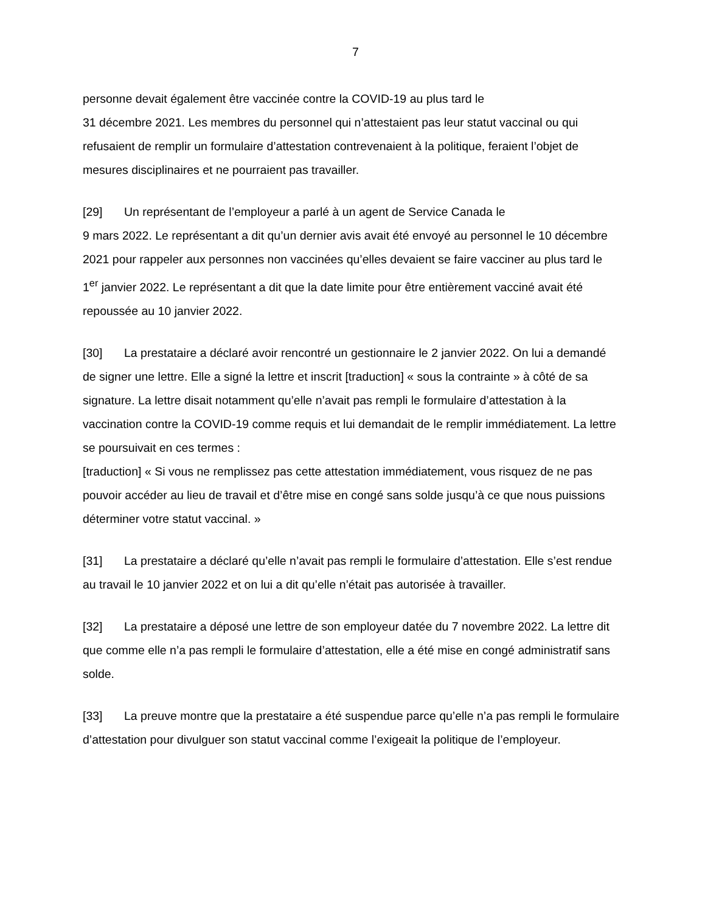7
personne devait également être vaccinée contre la COVID-19 au plus tard le
31 décembre 2021. Les membres du personnel qui n’attestaient pas leur statut vaccinal ou qui refusaient de remplir un formulaire d’attestation contrevenaient à la politique, feraient l’objet de mesures disciplinaires et ne pourraient pas travailler.
[29] Un représentant de l’employeur a parlé à un agent de Service Canada le
9 mars 2022. Le représentant a dit qu’un dernier avis avait été envoyé au personnel le 10 décembre 2021 pour rappeler aux personnes non vaccinées qu’elles devaient se faire vacciner au plus tard le 1<sup>er</sup> janvier 2022. Le représentant a dit que la date limite pour être entièrement vacciné avait été repoussée au 10 janvier 2022.
[30] La prestataire a déclaré avoir rencontré un gestionnaire le 2 janvier 2022. On lui a demandé de signer une lettre. Elle a signé la lettre et inscrit [traduction] « sous la contrainte » à côté de sa signature. La lettre disait notamment qu’elle n’avait pas rempli le formulaire d’attestation à la vaccination contre la COVID-19 comme requis et lui demandait de le remplir immédiatement. La lettre se poursuivait en ces termes :
[traduction] « Si vous ne remplissez pas cette attestation immédiatement, vous risquez de ne pas pouvoir accéder au lieu de travail et d’être mise en congé sans solde jusqu’à ce que nous puissions déterminer votre statut vaccinal. »
[31] La prestataire a déclaré qu’elle n’avait pas rempli le formulaire d’attestation. Elle s’est rendue au travail le 10 janvier 2022 et on lui a dit qu’elle n’était pas autorisée à travailler.
[32] La prestataire a déposé une lettre de son employeur datée du 7 novembre 2022. La lettre dit que comme elle n’a pas rempli le formulaire d’attestation, elle a été mise en congé administratif sans solde.
[33] La preuve montre que la prestataire a été suspendue parce qu’elle n’a pas rempli le formulaire d’attestation pour divulguer son statut vaccinal comme l’exigeait la politique de l’employeur.